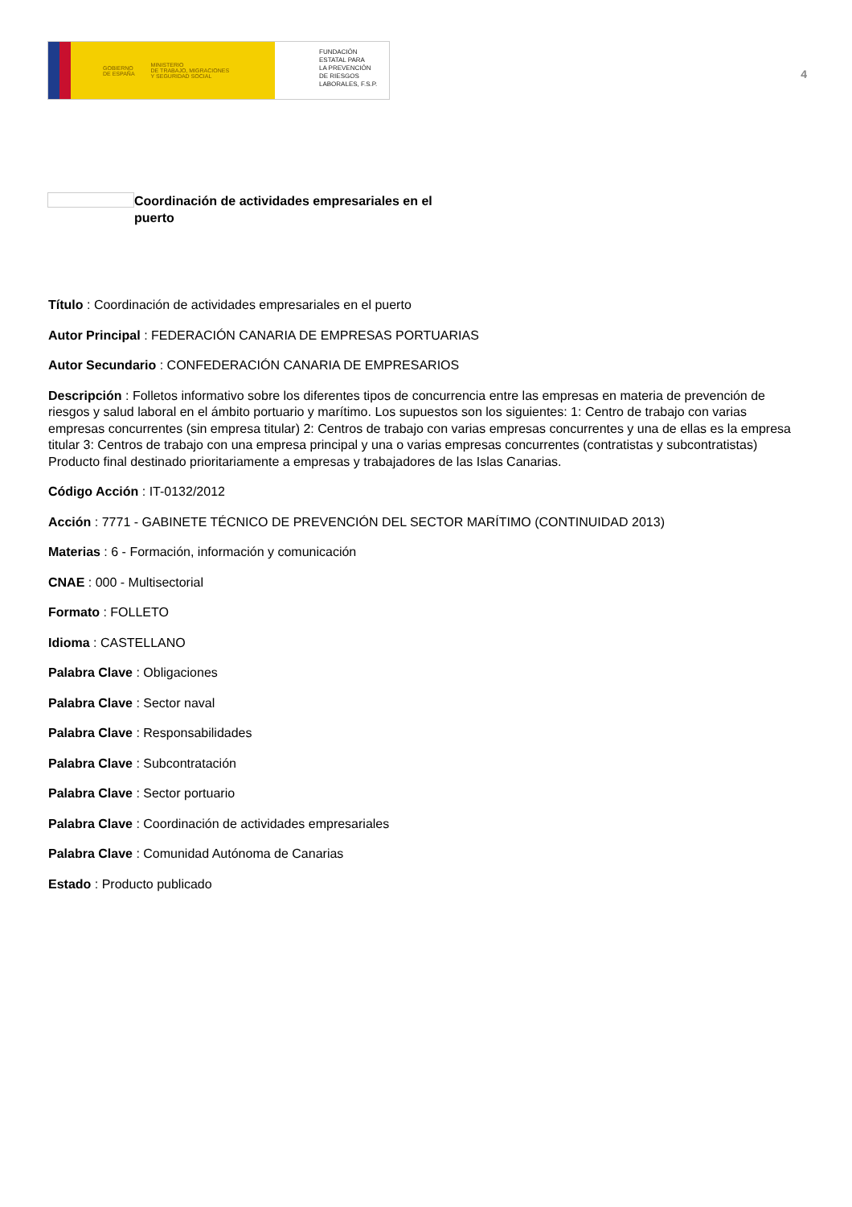GOBIERNO
DE ESPAÑA MINISTERIO
DE TRABAJO, MIGRACIONES
Y SEGURIDAD SOCIAL
FUNDACIÓN
ESTATAL PARA
LA PREVENCIÓN
DE RIESGOS
LABORALES, F.S.P.
4
Coordinación de actividades empresariales en el puerto
Título : Coordinación de actividades empresariales en el puerto
Autor Principal : FEDERACIÓN CANARIA DE EMPRESAS PORTUARIAS
Autor Secundario : CONFEDERACIÓN CANARIA DE EMPRESARIOS
Descripción : Folletos informativo sobre los diferentes tipos de concurrencia entre las empresas en materia de prevención de riesgos y salud laboral en el ámbito portuario y marítimo. Los supuestos son los siguientes: 1: Centro de trabajo con varias empresas concurrentes (sin empresa titular) 2: Centros de trabajo con varias empresas concurrentes y una de ellas es la empresa titular 3: Centros de trabajo con una empresa principal y una o varias empresas concurrentes (contratistas y subcontratistas) Producto final destinado prioritariamente a empresas y trabajadores de las Islas Canarias.
Código Acción : IT-0132/2012
Acción : 7771 - GABINETE TÉCNICO DE PREVENCIÓN DEL SECTOR MARÍTIMO (CONTINUIDAD 2013)
Materias : 6 - Formación, información y comunicación
CNAE : 000 - Multisectorial
Formato : FOLLETO
Idioma : CASTELLANO
Palabra Clave : Obligaciones
Palabra Clave : Sector naval
Palabra Clave : Responsabilidades
Palabra Clave : Subcontratación
Palabra Clave : Sector portuario
Palabra Clave : Coordinación de actividades empresariales
Palabra Clave : Comunidad Autónoma de Canarias
Estado : Producto publicado